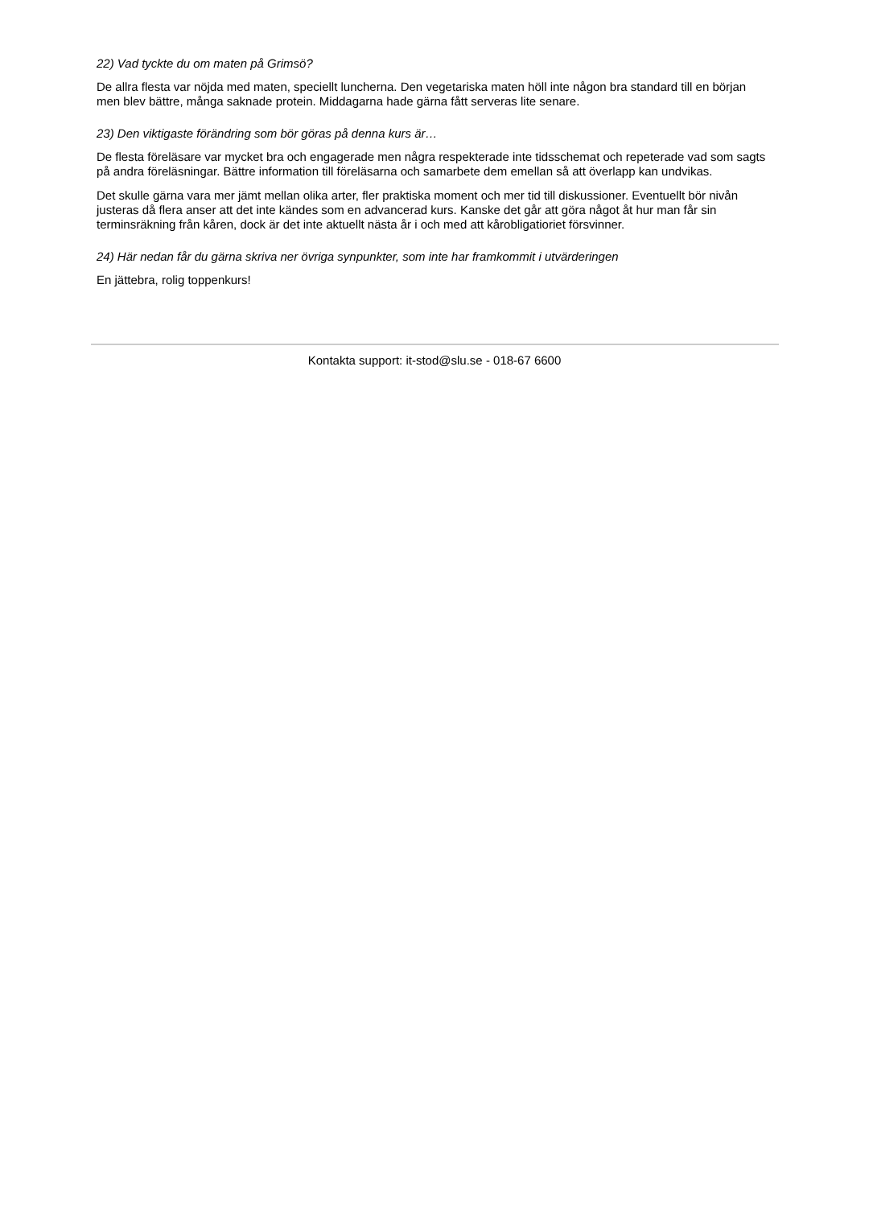22) Vad tyckte du om maten på Grimsö?
De allra flesta var nöjda med maten, speciellt luncherna. Den vegetariska maten höll inte någon bra standard till en början men blev bättre, många saknade protein. Middagarna hade gärna fått serveras lite senare.
23) Den viktigaste förändring som bör göras på denna kurs är…
De flesta föreläsare var mycket bra och engagerade men några respekterade inte tidsschemat och repeterade vad som sagts på andra föreläsningar. Bättre information till föreläsarna och samarbete dem emellan så att överlapp kan undvikas.
Det skulle gärna vara mer jämt mellan olika arter, fler praktiska moment och mer tid till diskussioner. Eventuellt bör nivån justeras då flera anser att det inte kändes som en advancerad kurs. Kanske det går att göra något åt hur man får sin terminsräkning från kåren, dock är det inte aktuellt nästa år i och med att kårobligatioriet försvinner.
24) Här nedan får du gärna skriva ner övriga synpunkter, som inte har framkommit i utvärderingen
En jättebra, rolig toppenkurs!
Kontakta support: it-stod@slu.se - 018-67 6600